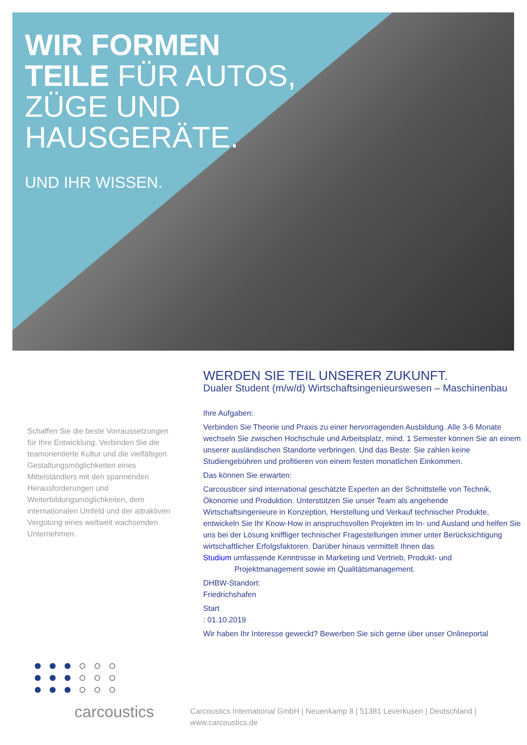WIR FORMEN
TEILE FÜR AUTOS,
ZÜGE UND
HAUSGERÄTE.
UND IHR WISSEN.
Schaffen Sie die beste Vorraussetzungen für Ihre Entwicklung. Verbinden Sie die teamorientierte Kultur und die vielfältigen Gestaltungsmöglichkeiten eines Mittelständlers mit den spannenden Herausforderungen und Weiterbildungsmöglichkeiten, dem internationalen Umfeld und der attraktiven Vergütung eines weltweit wachsenden Unternehmen.
WERDEN SIE TEIL UNSERER ZUKUNFT.
Dualer Student (m/w/d) Wirtschaftsingenieurswesen – Maschinenbau
Ihre Aufgaben:
Verbinden Sie Theorie und Praxis zu einer hervorragenden Ausbildung. Alle 3-6 Monate wechseln Sie zwischen Hochschule und Arbeitsplatz, mind. 1 Semester können Sie an einem unserer ausländischen Standorte verbringen. Und das Beste: Sie zahlen keine Studiengebühren und profitieren von einem festen monatlichen Einkommen.
Das können Sie erwarten:
Carcousticer sind international geschätzte Experten an der Schnittstelle von Technik, Ökonomie und Produktion. Unterstützen Sie unser Team als angehende Wirtschaftsingenieure in Konzeption, Herstellung und Verkauf technischer Produkte, entwickeln Sie Ihr Know-How in anspruchsvollen Projekten im In- und Ausland und helfen Sie uns bei der Lösung kniffliger technischer Fragestellungen immer unter Berücksichtigung wirtschaftlicher Erfolgsfaktoren. Darüber hinaus vermittelt Ihnen das
Studium umfassende Kenntnisse in Marketing und Vertrieb, Produkt- und Projektmanagement sowie im Qualitätsmanagement.
DHBW-Standort:
Friedrichshafen
Start
: 01.10.2019
Wir haben Ihr Interesse geweckt? Bewerben Sie sich gerne über unser Onlineportal
carcoustics
Carcoustics International GmbH | Neuenkamp 8 | 51381 Leverkusen | Deutschland | www.carcoustics.de